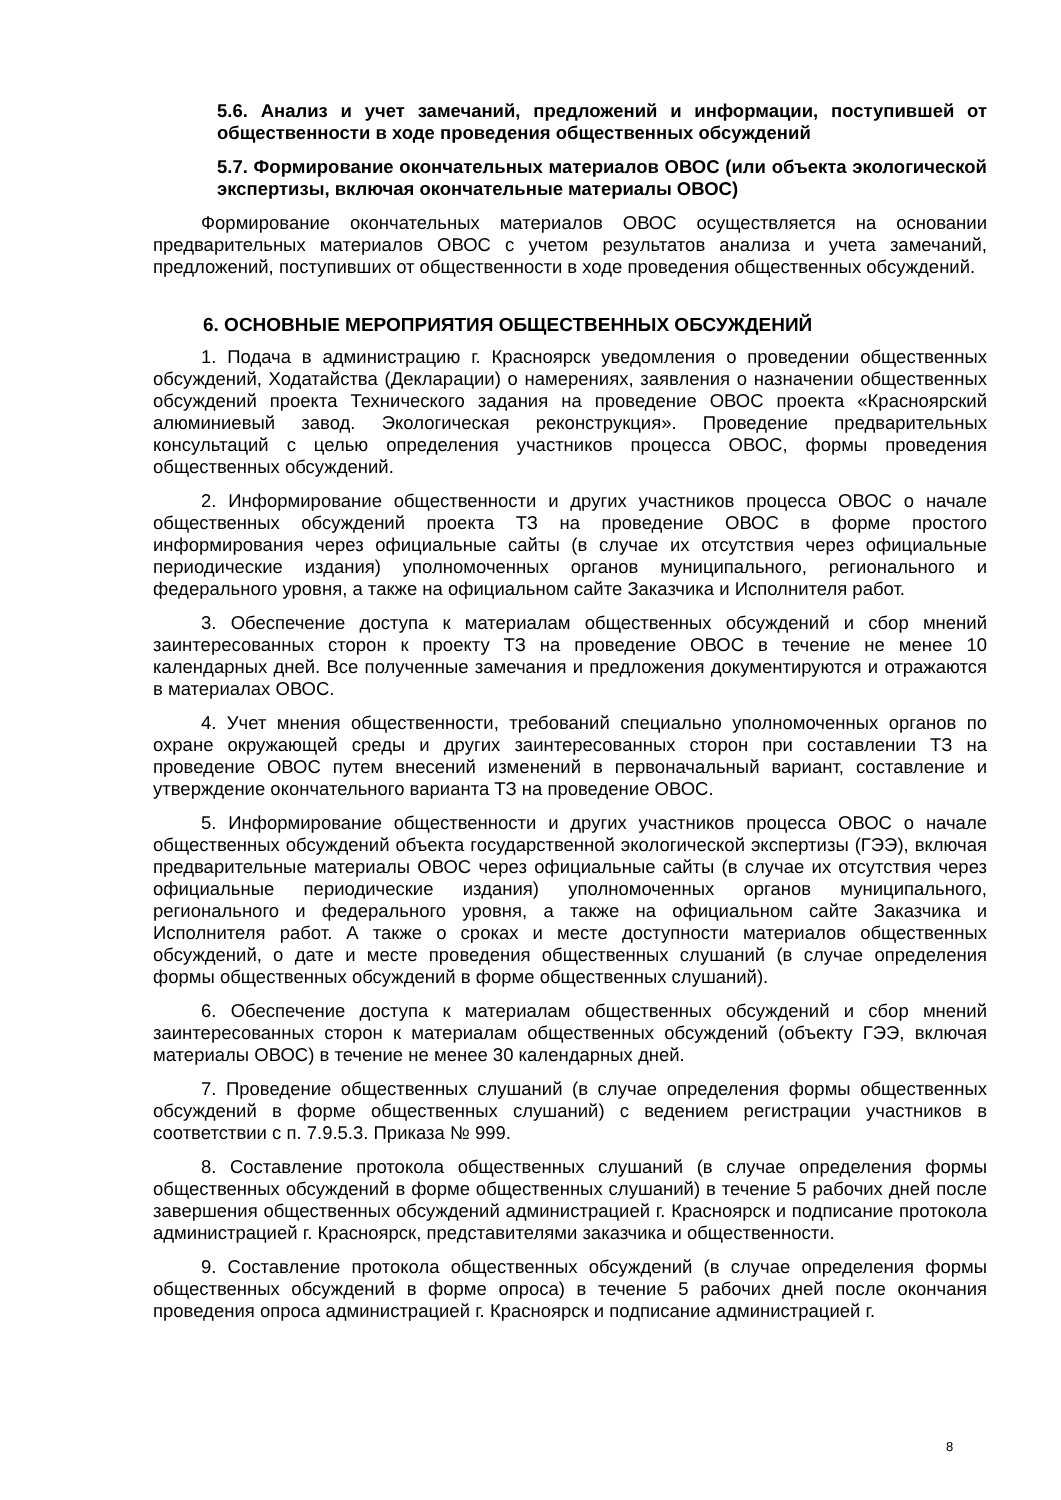5.6. Анализ и учет замечаний, предложений и информации, поступившей от общественности в ходе проведения общественных обсуждений
5.7. Формирование окончательных материалов ОВОС (или объекта экологической экспертизы, включая окончательные материалы ОВОС)
Формирование окончательных материалов ОВОС осуществляется на основании предварительных материалов ОВОС с учетом результатов анализа и учета замечаний, предложений, поступивших от общественности в ходе проведения общественных обсуждений.
6. ОСНОВНЫЕ МЕРОПРИЯТИЯ ОБЩЕСТВЕННЫХ ОБСУЖДЕНИЙ
1. Подача в администрацию г. Красноярск уведомления о проведении общественных обсуждений, Ходатайства (Декларации) о намерениях, заявления о назначении общественных обсуждений проекта Технического задания на проведение ОВОС проекта «Красноярский алюминиевый завод. Экологическая реконструкция». Проведение предварительных консультаций с целью определения участников процесса ОВОС, формы проведения общественных обсуждений.
2. Информирование общественности и других участников процесса ОВОС о начале общественных обсуждений проекта ТЗ на проведение ОВОС в форме простого информирования через официальные сайты (в случае их отсутствия через официальные периодические издания) уполномоченных органов муниципального, регионального и федерального уровня, а также на официальном сайте Заказчика и Исполнителя работ.
3. Обеспечение доступа к материалам общественных обсуждений и сбор мнений заинтересованных сторон к проекту ТЗ на проведение ОВОС в течение не менее 10 календарных дней. Все полученные замечания и предложения документируются и отражаются в материалах ОВОС.
4. Учет мнения общественности, требований специально уполномоченных органов по охране окружающей среды и других заинтересованных сторон при составлении ТЗ на проведение ОВОС путем внесений изменений в первоначальный вариант, составление и утверждение окончательного варианта ТЗ на проведение ОВОС.
5. Информирование общественности и других участников процесса ОВОС о начале общественных обсуждений объекта государственной экологической экспертизы (ГЭЭ), включая предварительные материалы ОВОС через официальные сайты (в случае их отсутствия через официальные периодические издания) уполномоченных органов муниципального, регионального и федерального уровня, а также на официальном сайте Заказчика и Исполнителя работ. А также о сроках и месте доступности материалов общественных обсуждений, о дате и месте проведения общественных слушаний (в случае определения формы общественных обсуждений в форме общественных слушаний).
6. Обеспечение доступа к материалам общественных обсуждений и сбор мнений заинтересованных сторон к материалам общественных обсуждений (объекту ГЭЭ, включая материалы ОВОС) в течение не менее 30 календарных дней.
7. Проведение общественных слушаний (в случае определения формы общественных обсуждений в форме общественных слушаний) с ведением регистрации участников в соответствии с п. 7.9.5.3. Приказа № 999.
8. Составление протокола общественных слушаний (в случае определения формы общественных обсуждений в форме общественных слушаний) в течение 5 рабочих дней после завершения общественных обсуждений администрацией г. Красноярск и подписание протокола администрацией г. Красноярск, представителями заказчика и общественности.
9. Составление протокола общественных обсуждений (в случае определения формы общественных обсуждений в форме опроса) в течение 5 рабочих дней после окончания проведения опроса администрацией г. Красноярск и подписание администрацией г.
8